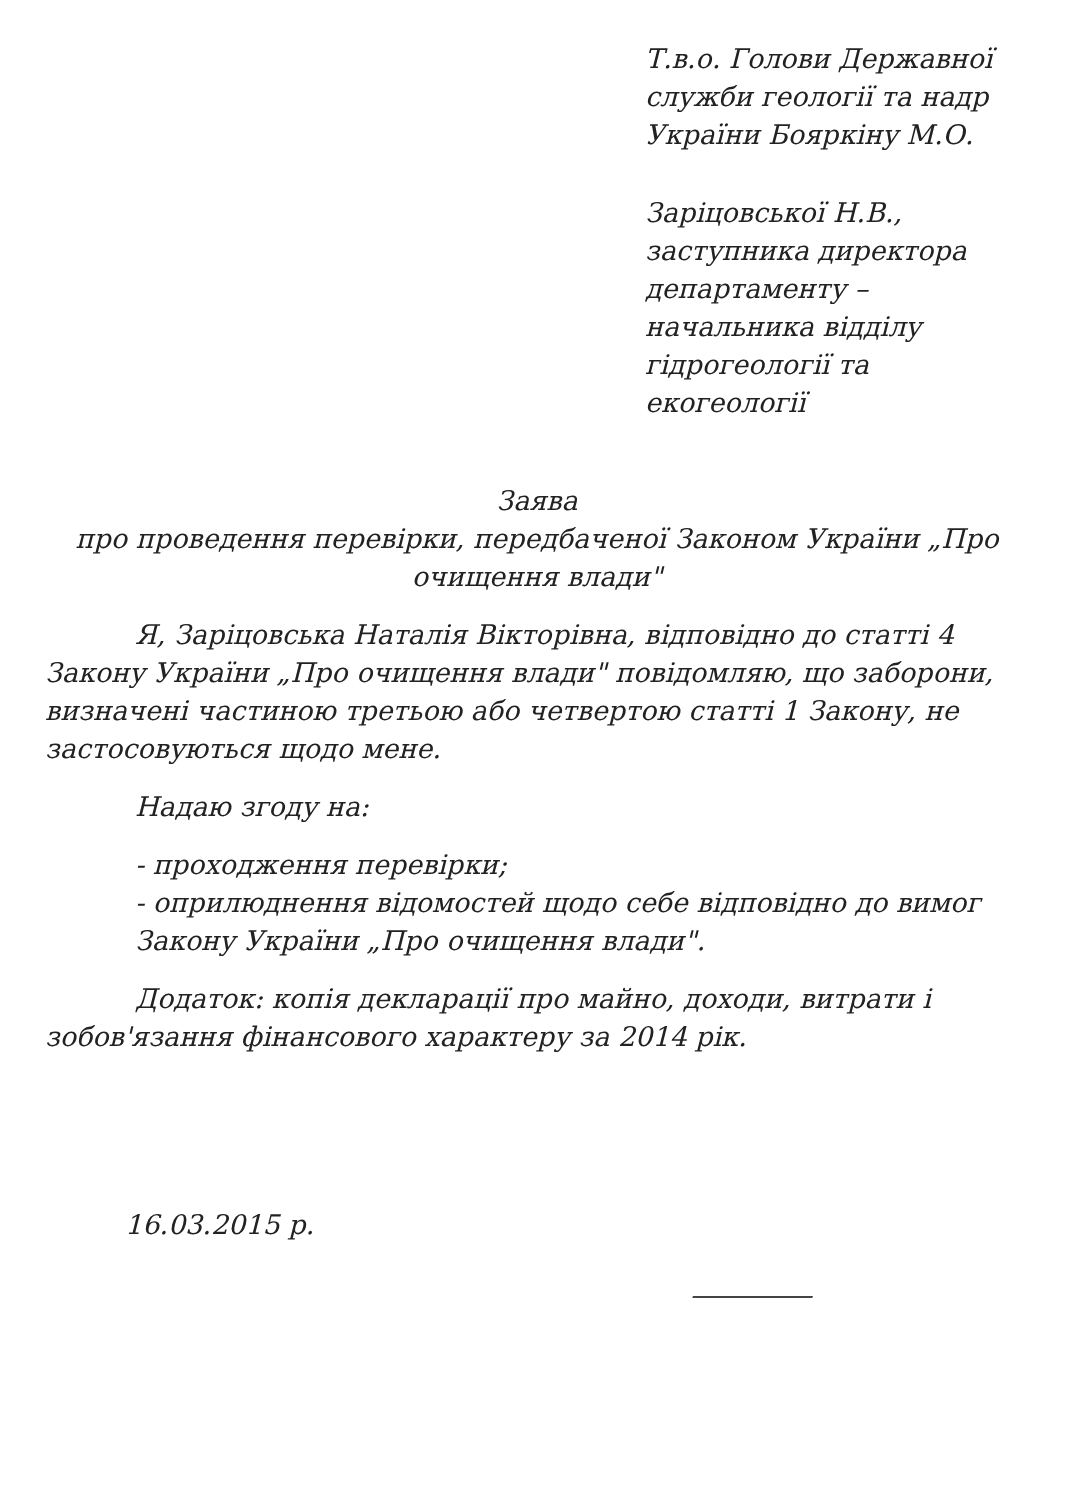Т.в.о. Голови Державної служби геології та надр України Бояркіну М.О.
Заріцовської Н.В., заступника директора департаменту – начальника відділу гідрогеології та екогеології
Заява
про проведення перевірки, передбаченої Законом України „Про очищення влади"
Я, Заріцовська Наталія Вікторівна, відповідно до статті 4 Закону України „Про очищення влади" повідомляю, що заборони, визначені частиною третьою або четвертою статті 1 Закону, не застосовуються щодо мене.
Надаю згоду на:
- проходження перевірки;
- оприлюднення відомостей щодо себе відповідно до вимог Закону України „Про очищення влади".
Додаток: копія декларації про майно, доходи, витрати і зобов'язання фінансового характеру за 2014 рік.
16.03.2015 р.